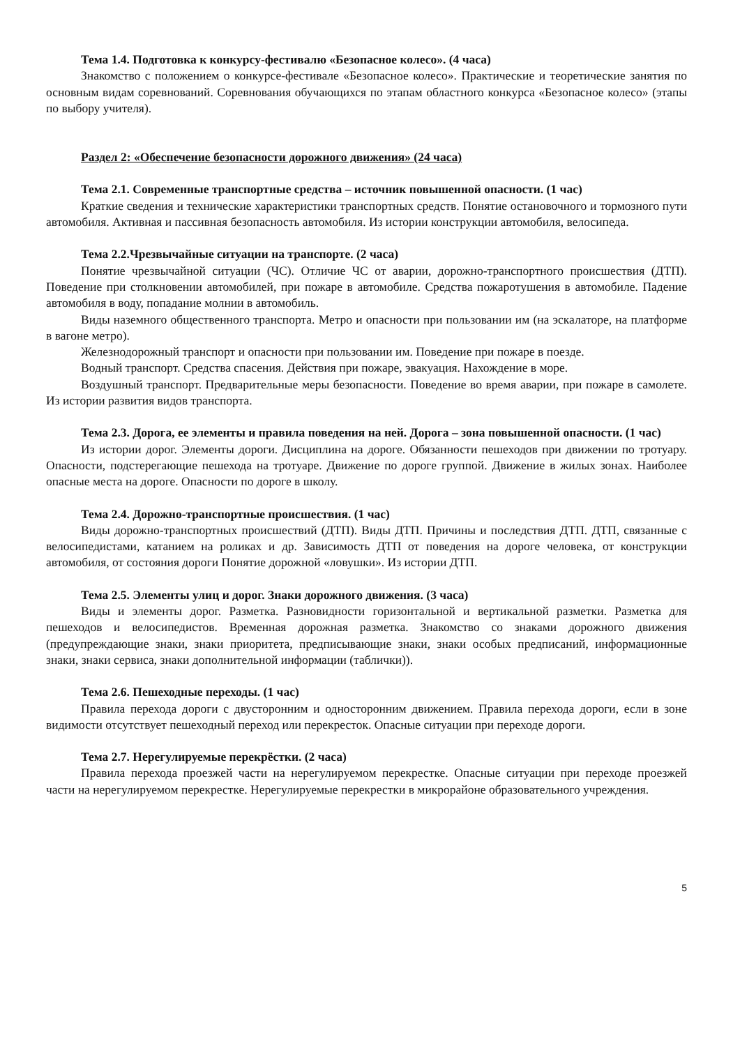Тема 1.4. Подготовка к конкурсу-фестивалю «Безопасное колесо». (4 часа)
Знакомство с положением о конкурсе-фестивале «Безопасное колесо». Практические и теоретические занятия по основным видам соревнований. Соревнования обучающихся по этапам областного конкурса «Безопасное колесо» (этапы по выбору учителя).
Раздел 2: «Обеспечение безопасности дорожного движения» (24 часа)
Тема 2.1. Современные транспортные средства – источник повышенной опасности. (1 час)
Краткие сведения и технические характеристики транспортных средств. Понятие остановочного и тормозного пути автомобиля. Активная и пассивная безопасность автомобиля. Из истории конструкции автомобиля, велосипеда.
Тема 2.2.Чрезвычайные ситуации на транспорте. (2 часа)
Понятие чрезвычайной ситуации (ЧС). Отличие ЧС от аварии, дорожно-транспортного происшествия (ДТП). Поведение при столкновении автомобилей, при пожаре в автомобиле. Средства пожаротушения в автомобиле. Падение автомобиля в воду, попадание молнии в автомобиль.
Виды наземного общественного транспорта. Метро и опасности при пользовании им (на эскалаторе, на платформе в вагоне метро).
Железнодорожный транспорт и опасности при пользовании им. Поведение при пожаре в поезде.
Водный транспорт. Средства спасения. Действия при пожаре, эвакуация. Нахождение в море.
Воздушный транспорт. Предварительные меры безопасности. Поведение во время аварии, при пожаре в самолете. Из истории развития видов транспорта.
Тема 2.3. Дорога, ее элементы и правила поведения на ней. Дорога – зона повышенной опасности. (1 час)
Из истории дорог. Элементы дороги. Дисциплина на дороге. Обязанности пешеходов при движении по тротуару. Опасности, подстерегающие пешехода на тротуаре. Движение по дороге группой. Движение в жилых зонах. Наиболее опасные места на дороге. Опасности по дороге в школу.
Тема 2.4. Дорожно-транспортные происшествия. (1 час)
Виды дорожно-транспортных происшествий (ДТП). Виды ДТП. Причины и последствия ДТП. ДТП, связанные с велосипедистами, катанием на роликах и др. Зависимость ДТП от поведения на дороге человека, от конструкции автомобиля, от состояния дороги Понятие дорожной «ловушки». Из истории ДТП.
Тема 2.5. Элементы улиц и дорог. Знаки дорожного движения. (3 часа)
Виды и элементы дорог. Разметка. Разновидности горизонтальной и вертикальной разметки. Разметка для пешеходов и велосипедистов. Временная дорожная разметка. Знакомство со знаками дорожного движения (предупреждающие знаки, знаки приоритета, предписывающие знаки, знаки особых предписаний, информационные знаки, знаки сервиса, знаки дополнительной информации (таблички)).
Тема 2.6. Пешеходные переходы. (1 час)
Правила перехода дороги с двусторонним и односторонним движением. Правила перехода дороги, если в зоне видимости отсутствует пешеходный переход или перекресток. Опасные ситуации при переходе дороги.
Тема 2.7. Нерегулируемые перекрёстки. (2 часа)
Правила перехода проезжей части на нерегулируемом перекрестке. Опасные ситуации при переходе проезжей части на нерегулируемом перекрестке. Нерегулируемые перекрестки в микрорайоне образовательного учреждения.
5